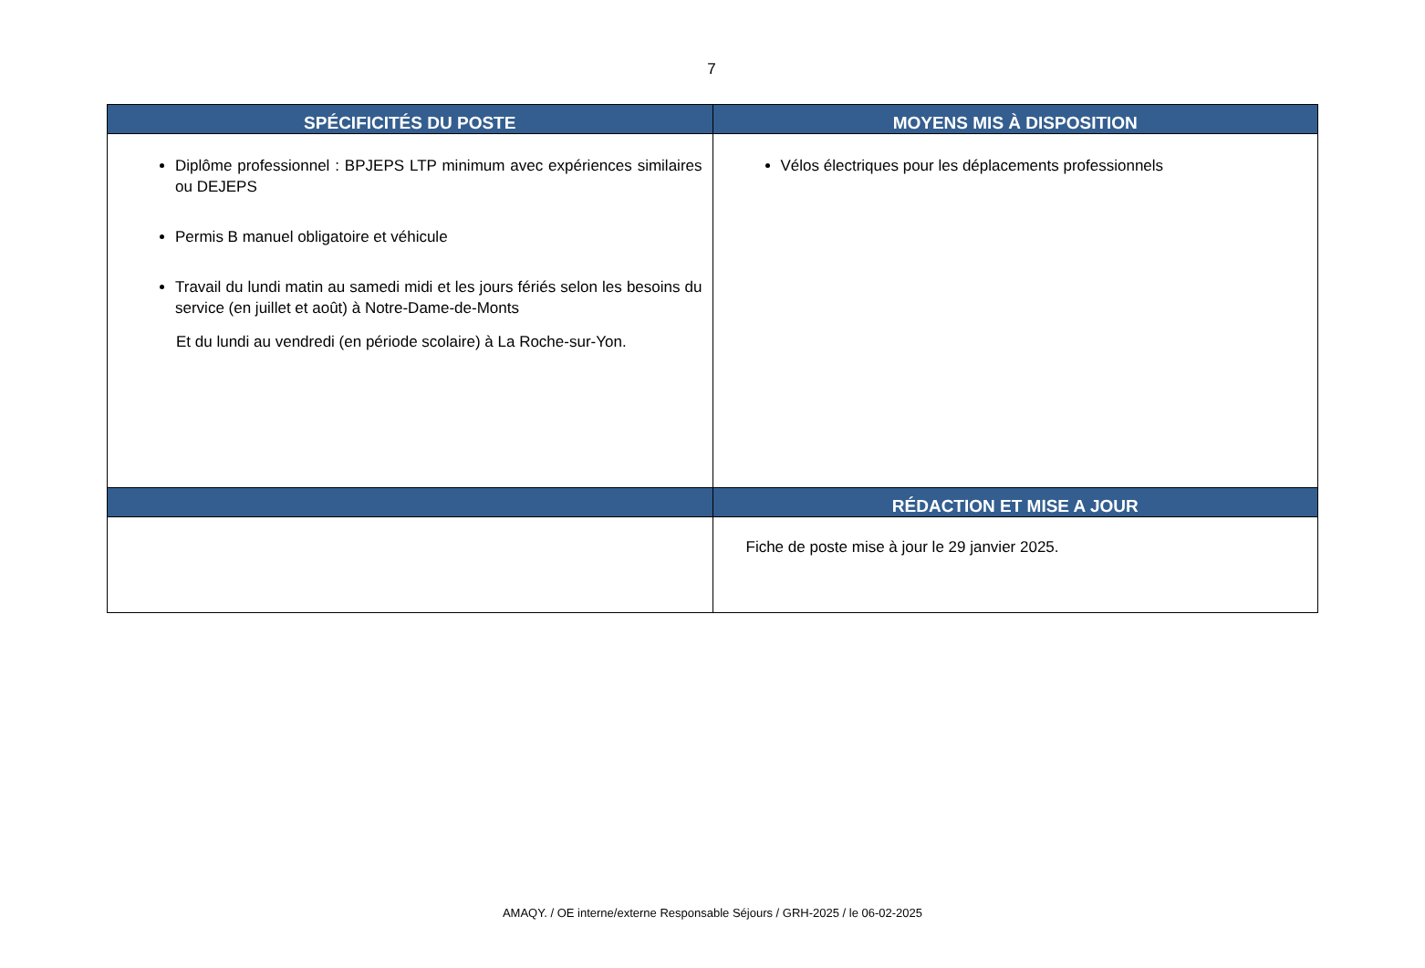7
| SPÉCIFICITÉS DU POSTE | MOYENS MIS À DISPOSITION |
| --- | --- |
| Diplôme professionnel : BPJEPS LTP minimum avec expériences similaires ou DEJEPS Permis B manuel obligatoire et véhicule Travail du lundi matin au samedi midi et les jours fériés selon les besoins du service (en juillet et août) à Notre-Dame-de-Monts Et du lundi au vendredi (en période scolaire) à La Roche-sur-Yon. | Vélos électriques pour les déplacements professionnels |
| | RÉDACTION ET MISE A JOUR |
| | Fiche de poste mise à jour le 29 janvier 2025. |
AMAQY. / OE interne/externe Responsable Séjours / GRH-2025 / le 06-02-2025